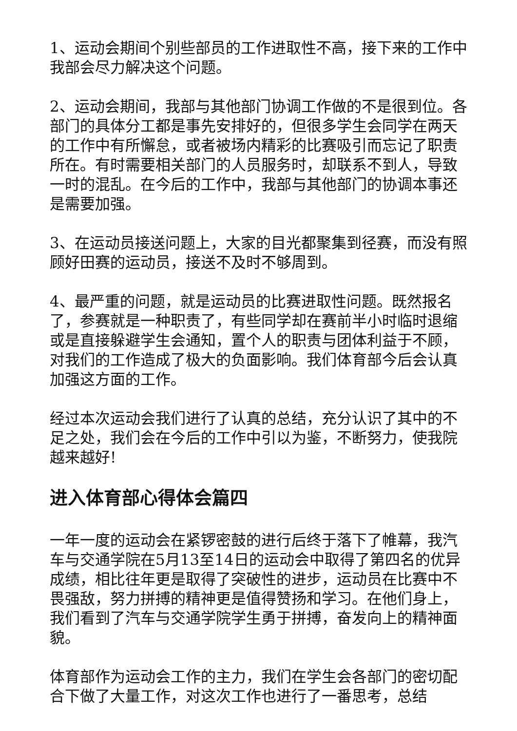1、运动会期间个别些部员的工作进取性不高，接下来的工作中我部会尽力解决这个问题。
2、运动会期间，我部与其他部门协调工作做的不是很到位。各部门的具体分工都是事先安排好的，但很多学生会同学在两天的工作中有所懈怠，或者被场内精彩的比赛吸引而忘记了职责所在。有时需要相关部门的人员服务时，却联系不到人，导致一时的混乱。在今后的工作中，我部与其他部门的协调本事还是需要加强。
3、在运动员接送问题上，大家的目光都聚集到径赛，而没有照顾好田赛的运动员，接送不及时不够周到。
4、最严重的问题，就是运动员的比赛进取性问题。既然报名了，参赛就是一种职责了，有些同学却在赛前半小时临时退缩或是直接躲避学生会通知，置个人的职责与团体利益于不顾，对我们的工作造成了极大的负面影响。我们体育部今后会认真加强这方面的工作。
经过本次运动会我们进行了认真的总结，充分认识了其中的不足之处，我们会在今后的工作中引以为鉴，不断努力，使我院越来越好!
进入体育部心得体会篇四
一年一度的运动会在紧锣密鼓的进行后终于落下了帷幕，我汽车与交通学院在5月13至14日的运动会中取得了第四名的优异成绩，相比往年更是取得了突破性的进步，运动员在比赛中不畏强敌，努力拼搏的精神更是值得赞扬和学习。在他们身上，我们看到了汽车与交通学院学生勇于拼搏，奋发向上的精神面貌。
体育部作为运动会工作的主力，我们在学生会各部门的密切配合下做了大量工作，对这次工作也进行了一番思考，总结